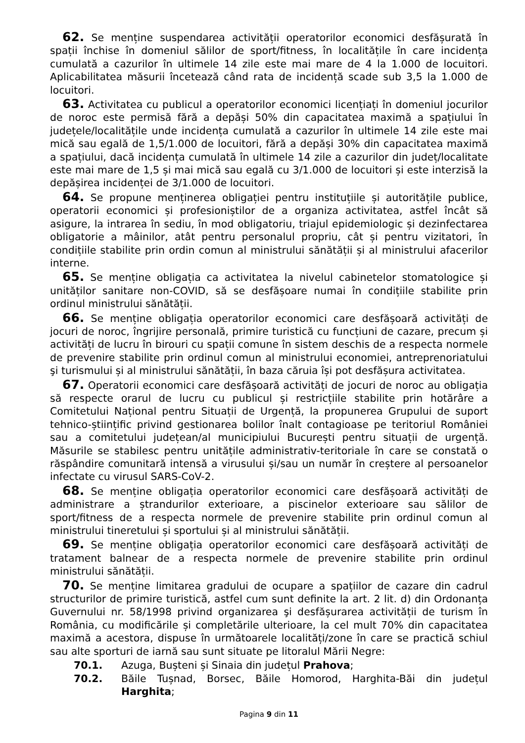62. Se menține suspendarea activității operatorilor economici desfășurată în spații închise în domeniul sălilor de sport/fitness, în localitățile în care incidența cumulată a cazurilor în ultimele 14 zile este mai mare de 4 la 1.000 de locuitori. Aplicabilitatea măsurii încetează când rata de incidență scade sub 3,5 la 1.000 de locuitori.
63. Activitatea cu publicul a operatorilor economici licențiați în domeniul jocurilor de noroc este permisă fără a depăși 50% din capacitatea maximă a spațiului în județele/localitățile unde incidența cumulată a cazurilor în ultimele 14 zile este mai mică sau egală de 1,5/1.000 de locuitori, fără a depăși 30% din capacitatea maximă a spațiului, dacă incidența cumulată în ultimele 14 zile a cazurilor din județ/localitate este mai mare de 1,5 și mai mică sau egală cu 3/1.000 de locuitori și este interzisă la depășirea incidenței de 3/1.000 de locuitori.
64. Se propune menținerea obligației pentru instituțiile și autoritățile publice, operatorii economici și profesioniștilor de a organiza activitatea, astfel încât să asigure, la intrarea în sediu, în mod obligatoriu, triajul epidemiologic și dezinfectarea obligatorie a mâinilor, atât pentru personalul propriu, cât și pentru vizitatori, în condițiile stabilite prin ordin comun al ministrului sănătății și al ministrului afacerilor interne.
65. Se menține obligația ca activitatea la nivelul cabinetelor stomatologice și unităților sanitare non-COVID, să se desfășoare numai în condițiile stabilite prin ordinul ministrului sănătății.
66. Se menține obligația operatorilor economici care desfășoară activități de jocuri de noroc, îngrijire personală, primire turistică cu funcțiuni de cazare, precum și activități de lucru în birouri cu spații comune în sistem deschis de a respecta normele de prevenire stabilite prin ordinul comun al ministrului economiei, antreprenoriatului şi turismului și al ministrului sănătății, în baza căruia își pot desfășura activitatea.
67. Operatorii economici care desfășoară activități de jocuri de noroc au obligația să respecte orarul de lucru cu publicul și restricțiile stabilite prin hotărâre a Comitetului Național pentru Situații de Urgență, la propunerea Grupului de suport tehnico-științific privind gestionarea bolilor înalt contagioase pe teritoriul României sau a comitetului județean/al municipiului București pentru situații de urgență. Măsurile se stabilesc pentru unitățile administrativ-teritoriale în care se constată o răspândire comunitară intensă a virusului și/sau un număr în creștere al persoanelor infectate cu virusul SARS-CoV-2.
68. Se menține obligația operatorilor economici care desfășoară activități de administrare a ștrandurilor exterioare, a piscinelor exterioare sau sălilor de sport/fitness de a respecta normele de prevenire stabilite prin ordinul comun al ministrului tineretului și sportului și al ministrului sănătății.
69. Se menține obligația operatorilor economici care desfășoară activități de tratament balnear de a respecta normele de prevenire stabilite prin ordinul ministrului sănătății.
70. Se menține limitarea gradului de ocupare a spațiilor de cazare din cadrul structurilor de primire turistică, astfel cum sunt definite la art. 2 lit. d) din Ordonanța Guvernului nr. 58/1998 privind organizarea şi desfășurarea activității de turism în România, cu modificările și completările ulterioare, la cel mult 70% din capacitatea maximă a acestora, dispuse în următoarele localități/zone în care se practică schiul sau alte sporturi de iarnă sau sunt situate pe litoralul Mării Negre:
70.1. Azuga, Bușteni și Sinaia din județul Prahova;
70.2. Băile Tușnad, Borsec, Băile Homorod, Harghita-Băi din județul Harghita;
Pagina 9 din 11